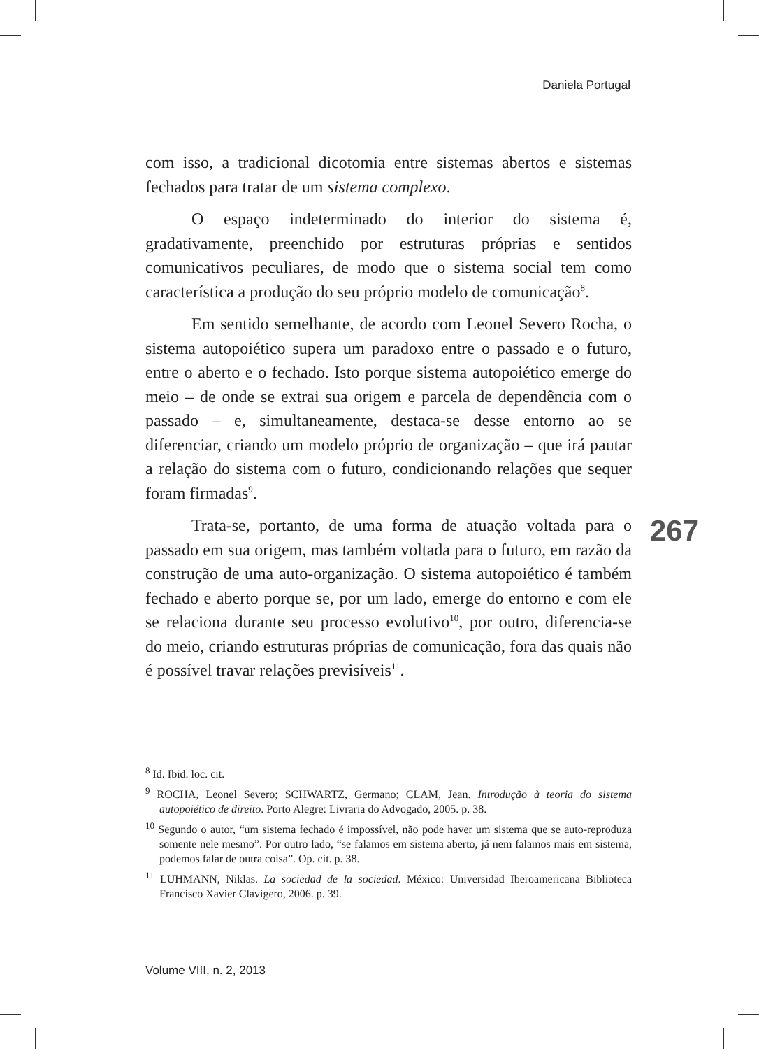Daniela Portugal
com isso, a tradicional dicotomia entre sistemas abertos e sistemas fechados para tratar de um sistema complexo.
O espaço indeterminado do interior do sistema é, gradativamente, preenchido por estruturas próprias e sentidos comunicativos peculiares, de modo que o sistema social tem como característica a produção do seu próprio modelo de comunicação<sup>8</sup>.
Em sentido semelhante, de acordo com Leonel Severo Rocha, o sistema autopoiético supera um paradoxo entre o passado e o futuro, entre o aberto e o fechado. Isto porque sistema autopoiético emerge do meio – de onde se extrai sua origem e parcela de dependência com o passado – e, simultaneamente, destaca-se desse entorno ao se diferenciar, criando um modelo próprio de organização – que irá pautar a relação do sistema com o futuro, condicionando relações que sequer foram firmadas<sup>9</sup>.
Trata-se, portanto, de uma forma de atuação voltada para o passado em sua origem, mas também voltada para o futuro, em razão da construção de uma auto-organização. O sistema autopoiético é também fechado e aberto porque se, por um lado, emerge do entorno e com ele se relaciona durante seu processo evolutivo<sup>10</sup>, por outro, diferencia-se do meio, criando estruturas próprias de comunicação, fora das quais não é possível travar relações previsíveis<sup>11</sup>.
267
<sup>8</sup> Id. Ibid. loc. cit.
<sup>9</sup> ROCHA, Leonel Severo; SCHWARTZ, Germano; CLAM, Jean. Introdução à teoria do sistema autopoiético de direito. Porto Alegre: Livraria do Advogado, 2005. p. 38.
<sup>10</sup> Segundo o autor, “um sistema fechado é impossível, não pode haver um sistema que se auto-reproduza somente nele mesmo”. Por outro lado, “se falamos em sistema aberto, já nem falamos mais em sistema, podemos falar de outra coisa”. Op. cit. p. 38.
<sup>11</sup> LUHMANN, Niklas. La sociedad de la sociedad. México: Universidad Iberoamericana Biblioteca Francisco Xavier Clavigero, 2006. p. 39.
Volume VIII, n. 2, 2013